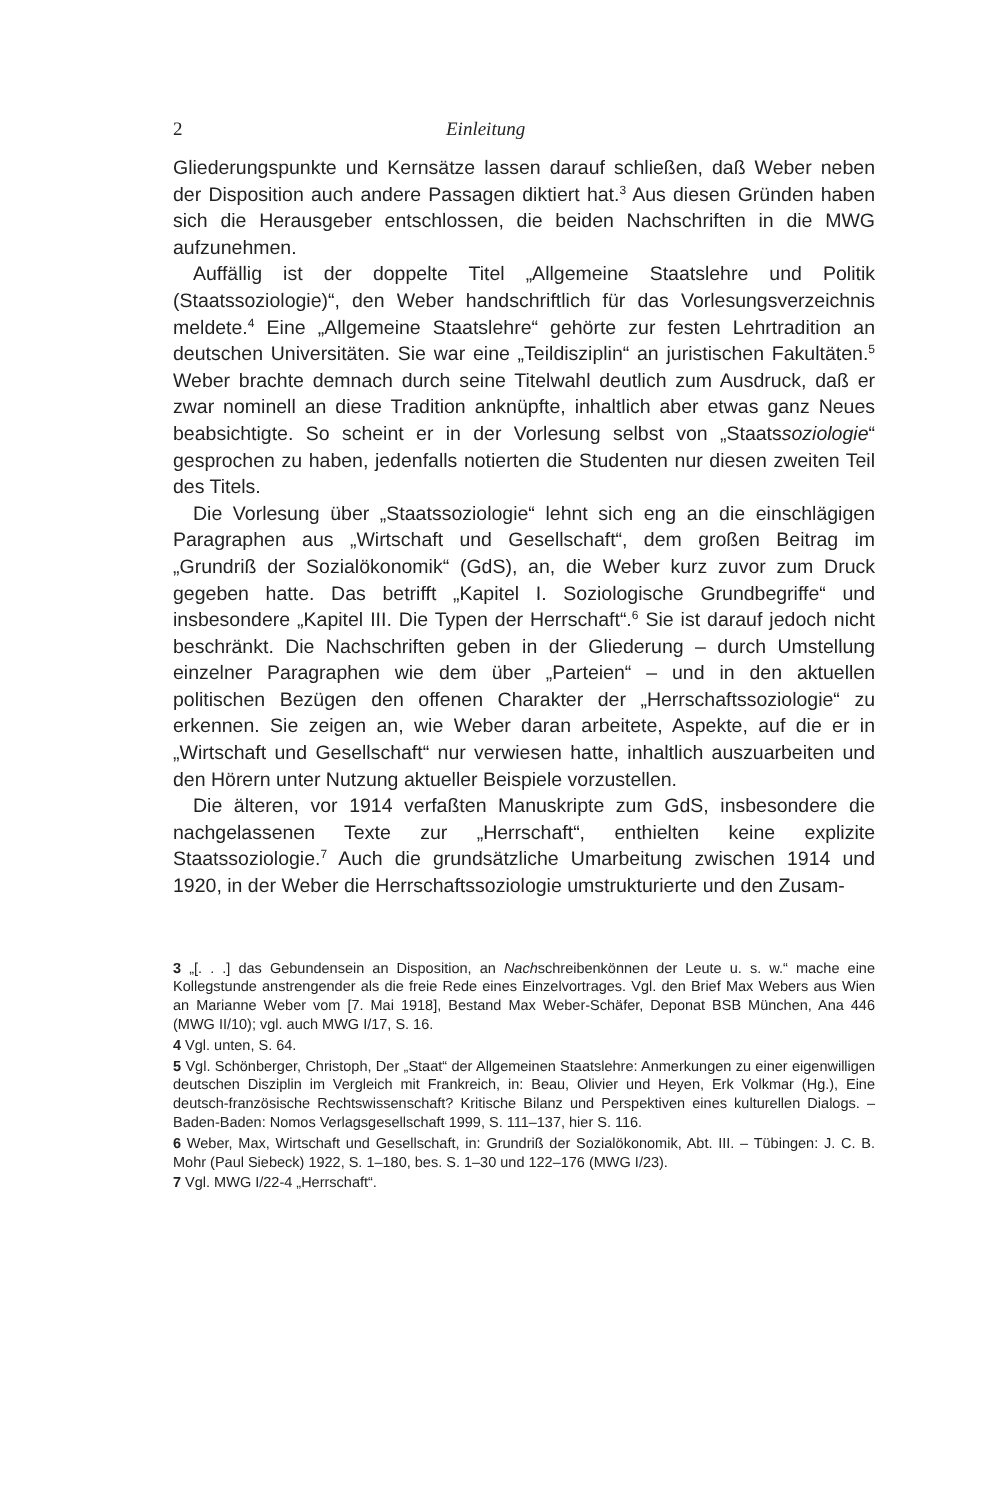2 Einleitung
Gliederungspunkte und Kernsätze lassen darauf schließen, daß Weber neben der Disposition auch andere Passagen diktiert hat.<sup>3</sup> Aus diesen Gründen haben sich die Herausgeber entschlossen, die beiden Nachschriften in die MWG aufzunehmen.
Auffällig ist der doppelte Titel „Allgemeine Staatslehre und Politik (Staatssoziologie)“, den Weber handschriftlich für das Vorlesungsverzeichnis meldete.<sup>4</sup> Eine „Allgemeine Staatslehre“ gehörte zur festen Lehrtradition an deutschen Universitäten. Sie war eine „Teildisziplin“ an juristischen Fakultäten.<sup>5</sup> Weber brachte demnach durch seine Titelwahl deutlich zum Ausdruck, daß er zwar nominell an diese Tradition anknüpfte, inhaltlich aber etwas ganz Neues beabsichtigte. So scheint er in der Vorlesung selbst von „Staatssoziologie“ gesprochen zu haben, jedenfalls notierten die Studenten nur diesen zweiten Teil des Titels.
Die Vorlesung über „Staatssoziologie“ lehnt sich eng an die einschlägigen Paragraphen aus „Wirtschaft und Gesellschaft“, dem großen Beitrag im „Grundriß der Sozialökonomik“ (GdS), an, die Weber kurz zuvor zum Druck gegeben hatte. Das betrifft „Kapitel I. Soziologische Grundbegriffe“ und insbesondere „Kapitel III. Die Typen der Herrschaft“.<sup>6</sup> Sie ist darauf jedoch nicht beschränkt. Die Nachschriften geben in der Gliederung – durch Umstellung einzelner Paragraphen wie dem über „Parteien“ – und in den aktuellen politischen Bezügen den offenen Charakter der „Herrschaftssoziologie“ zu erkennen. Sie zeigen an, wie Weber daran arbeitete, Aspekte, auf die er in „Wirtschaft und Gesellschaft“ nur verwiesen hatte, inhaltlich auszuarbeiten und den Hörern unter Nutzung aktueller Beispiele vorzustellen.
Die älteren, vor 1914 verfaßten Manuskripte zum GdS, insbesondere die nachgelassenen Texte zur „Herrschaft“, enthielten keine explizite Staatssoziologie.<sup>7</sup> Auch die grundsätzliche Umarbeitung zwischen 1914 und 1920, in der Weber die Herrschaftssoziologie umstrukturierte und den Zusam-
3 „[. . .] das Gebundensein an Disposition, an Nachschreibenkönnen der Leute u. s. w.“ mache eine Kollegstunde anstrengender als die freie Rede eines Einzelvortrages. Vgl. den Brief Max Webers aus Wien an Marianne Weber vom [7. Mai 1918], Bestand Max Weber-Schäfer, Deponat BSB München, Ana 446 (MWG II/10); vgl. auch MWG I/17, S. 16.
4 Vgl. unten, S. 64.
5 Vgl. Schönberger, Christoph, Der „Staat“ der Allgemeinen Staatslehre: Anmerkungen zu einer eigenwilligen deutschen Disziplin im Vergleich mit Frankreich, in: Beau, Olivier und Heyen, Erk Volkmar (Hg.), Eine deutsch-französische Rechtswissenschaft? Kritische Bilanz und Perspektiven eines kulturellen Dialogs. – Baden-Baden: Nomos Verlagsgesellschaft 1999, S. 111–137, hier S. 116.
6 Weber, Max, Wirtschaft und Gesellschaft, in: Grundriß der Sozialökonomik, Abt. III. – Tübingen: J. C. B. Mohr (Paul Siebeck) 1922, S. 1–180, bes. S. 1–30 und 122–176 (MWG I/23).
7 Vgl. MWG I/22-4 „Herrschaft“.